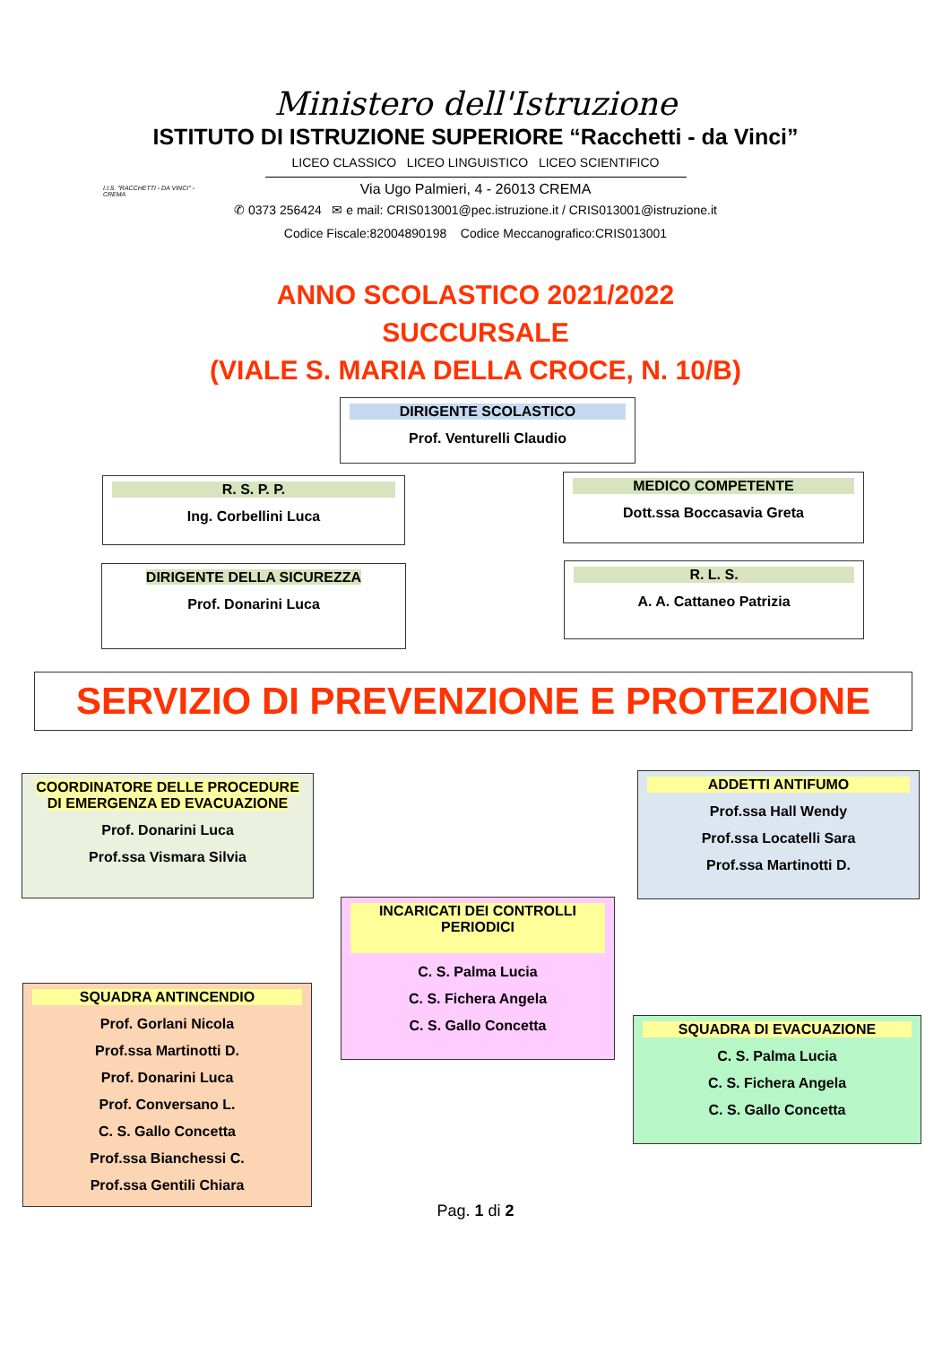Ministero dell'Istruzione
ISTITUTO DI ISTRUZIONE SUPERIORE “Racchetti - da Vinci”
LICEO CLASSICO LICEO LINGUISTICO LICEO SCIENTIFICO
Via Ugo Palmieri, 4 - 26013 CREMA
✆ 0373 256424 ✉ e mail: CRIS013001@pec.istruzione.it / CRIS013001@istruzione.it
Codice Fiscale:82004890198 Codice Meccanografico:CRIS013001
I.I.S. "RACCHETTI - DA VINCI" - CREMA
ANNO SCOLASTICO 2021/2022
SUCCURSALE
(VIALE S. MARIA DELLA CROCE, N. 10/B)
DIRIGENTE SCOLASTICO
Prof. Venturelli Claudio
R. S. P. P.
Ing. Corbellini Luca
MEDICO COMPETENTE
Dott.ssa Boccasavia Greta
DIRIGENTE DELLA SICUREZZA
Prof. Donarini Luca
R. L. S.
A. A. Cattaneo Patrizia
SERVIZIO DI PREVENZIONE E PROTEZIONE
COORDINATORE DELLE PROCEDURE DI EMERGENZA ED EVACUAZIONE
Prof. Donarini Luca
Prof.ssa Vismara Silvia
ADDETTI ANTIFUMO
Prof.ssa Hall Wendy
Prof.ssa Locatelli Sara
Prof.ssa Martinotti D.
INCARICATI DEI CONTROLLI PERIODICI
C. S. Palma Lucia
C. S. Fichera Angela
C. S. Gallo Concetta
SQUADRA ANTINCENDIO
Prof. Gorlani Nicola
Prof.ssa Martinotti D.
Prof. Donarini Luca
Prof. Conversano L.
C. S. Gallo Concetta
Prof.ssa Bianchessi C.
Prof.ssa Gentili Chiara
SQUADRA DI EVACUAZIONE
C. S. Palma Lucia
C. S. Fichera Angela
C. S. Gallo Concetta
Pag. 1 di 2